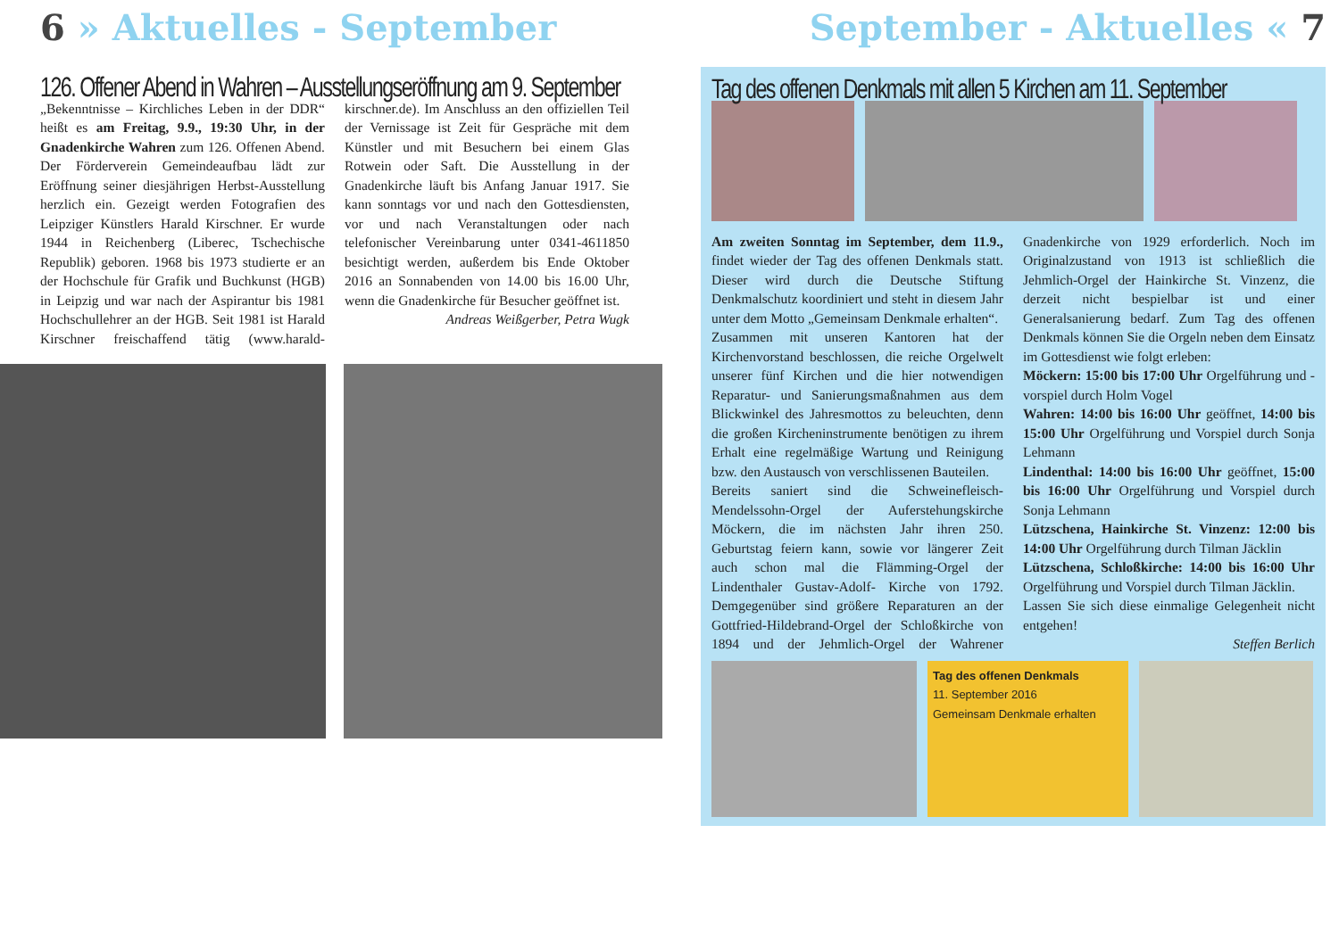6 » Aktuelles - September
126. Offener Abend in Wahren – Ausstellungseröffnung am 9. September
„Bekenntnisse – Kirchliches Leben in der DDR“ heißt es am Freitag, 9.9., 19:30 Uhr, in der Gnadenkirche Wahren zum 126. Offenen Abend. Der Förderverein Gemeindeaufbau lädt zur Eröffnung seiner diesjährigen Herbst-Ausstellung herzlich ein. Gezeigt werden Fotografien des Leipziger Künstlers Harald Kirschner. Er wurde 1944 in Reichenberg (Liberec, Tschechische Republik) geboren. 1968 bis 1973 studierte er an der Hochschule für Grafik und Buchkunst (HGB) in Leipzig und war nach der Aspirantur bis 1981 Hochschullehrer an der HGB. Seit 1981 ist Harald Kirschner freischaffend tätig (www.harald-kirschner.de). Im Anschluss an den offiziellen Teil der Vernissage ist Zeit für Gespräche mit dem Künstler und mit Besuchern bei einem Glas Rotwein oder Saft. Die Ausstellung in der Gnadenkirche läuft bis Anfang Januar 1917. Sie kann sonntags vor und nach den Gottesdiensten, vor und nach Veranstaltungen oder nach telefonischer Vereinbarung unter 0341-4611850 besichtigt werden, außerdem bis Ende Oktober 2016 an Sonnabenden von 14.00 bis 16.00 Uhr, wenn die Gnadenkirche für Besucher geöffnet ist.
Andreas Weißgerber, Petra Wugk
September - Aktuelles « 7
Tag des offenen Denkmals mit allen 5 Kirchen am 11. September
Am zweiten Sonntag im September, dem 11.9., findet wieder der Tag des offenen Denkmals statt. Dieser wird durch die Deutsche Stiftung Denkmalschutz koordiniert und steht in diesem Jahr unter dem Motto „Gemeinsam Denkmale erhalten“.
Zusammen mit unseren Kantoren hat der Kirchenvorstand beschlossen, die reiche Orgelwelt unserer fünf Kirchen und die hier notwendigen Reparatur- und Sanierungsmaßnahmen aus dem Blickwinkel des Jahresmottos zu beleuchten, denn die großen Kircheninstrumente benötigen zu ihrem Erhalt eine regelmäßige Wartung und Reinigung bzw. den Austausch von verschlissenen Bauteilen.
Bereits saniert sind die Schweinefleisch-Mendelssohn-Orgel der Auferstehungskirche Möckern, die im nächsten Jahr ihren 250. Geburtstag feiern kann, sowie vor längerer Zeit auch schon mal die Flämming-Orgel der Lindenthaler Gustav-Adolf- Kirche von 1792. Demgegenüber sind größere Reparaturen an der Gottfried-Hildebrand-Orgel der Schloßkirche von 1894 und der Jehmlich-Orgel der Wahrener Gnadenkirche von 1929 erforderlich. Noch im Originalzustand von 1913 ist schließlich die Jehmlich-Orgel der Hainkirche St. Vinzenz, die derzeit nicht bespielbar ist und einer Generalsanierung bedarf. Zum Tag des offenen Denkmals können Sie die Orgeln neben dem Einsatz im Gottesdienst wie folgt erleben:
Möckern: 15:00 bis 17:00 Uhr Orgelführung und - vorspiel durch Holm Vogel
Wahren: 14:00 bis 16:00 Uhr geöffnet, 14:00 bis 15:00 Uhr Orgelführung und Vorspiel durch Sonja Lehmann
Lindenthal: 14:00 bis 16:00 Uhr geöffnet, 15:00 bis 16:00 Uhr Orgelführung und Vorspiel durch Sonja Lehmann
Lützschena, Hainkirche St. Vinzenz: 12:00 bis 14:00 Uhr Orgelführung durch Tilman Jäcklin
Lützschena, Schloßkirche: 14:00 bis 16:00 Uhr Orgelführung und Vorspiel durch Tilman Jäcklin.
Lassen Sie sich diese einmalige Gelegenheit nicht entgehen!
Steffen Berlich
Tag des offenen Denkmals
11. September 2016
Gemeinsam Denkmale erhalten